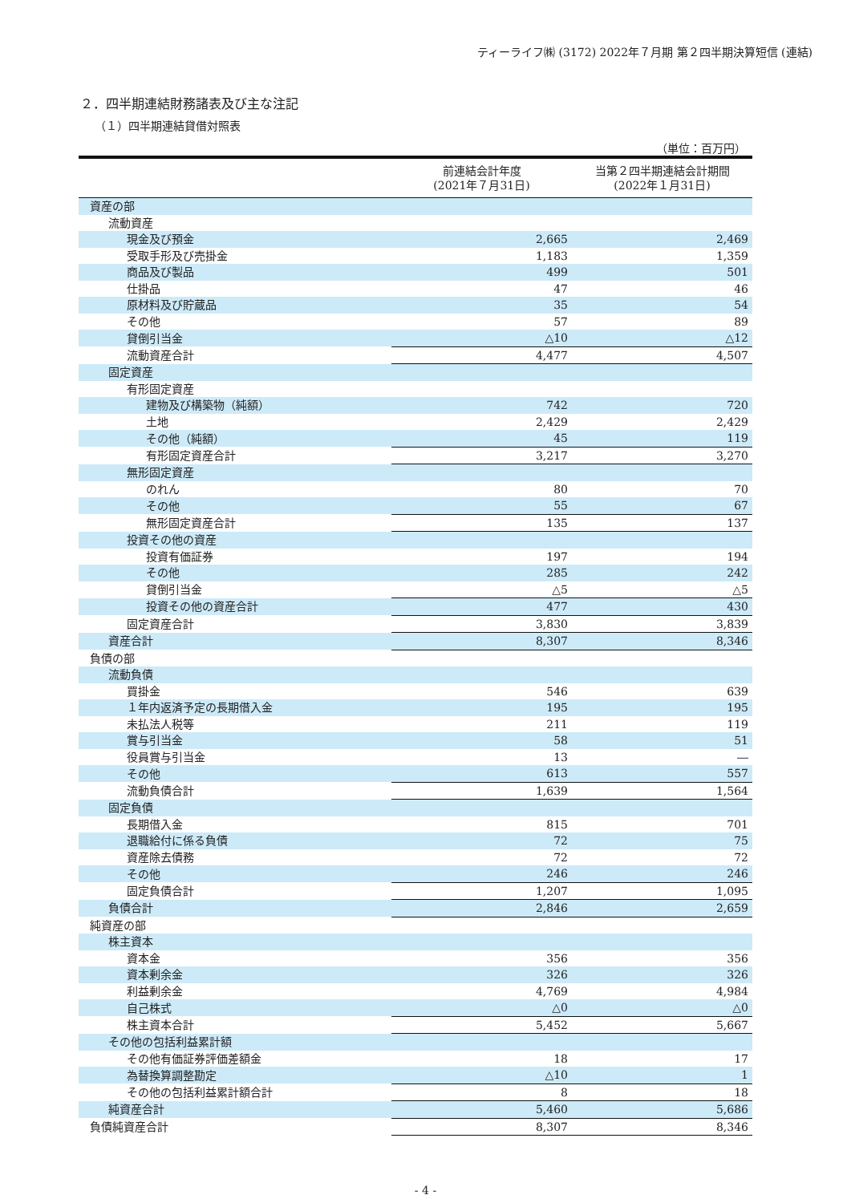ティーライフ㈱ (3172) 2022年７月期 第２四半期決算短信 (連結)
２．四半期連結財務諸表及び主な注記
（１）四半期連結貸借対照表
（単位：百万円）
| | 前連結会計年度 (2021年７月31日) | 当第２四半期連結会計期間 (2022年１月31日) |
| --- | --- | --- |
| 資産の部 | | |
| 流動資産 | | |
| 現金及び預金 | 2,665 | 2,469 |
| 受取手形及び売掛金 | 1,183 | 1,359 |
| 商品及び製品 | 499 | 501 |
| 仕掛品 | 47 | 46 |
| 原材料及び貯蔵品 | 35 | 54 |
| その他 | 57 | 89 |
| 貸倒引当金 | △10 | △12 |
| 流動資産合計 | 4,477 | 4,507 |
| 固定資産 | | |
| 有形固定資産 | | |
| 建物及び構築物（純額） | 742 | 720 |
| 土地 | 2,429 | 2,429 |
| その他（純額） | 45 | 119 |
| 有形固定資産合計 | 3,217 | 3,270 |
| 無形固定資産 | | |
| のれん | 80 | 70 |
| その他 | 55 | 67 |
| 無形固定資産合計 | 135 | 137 |
| 投資その他の資産 | | |
| 投資有価証券 | 197 | 194 |
| その他 | 285 | 242 |
| 貸倒引当金 | △5 | △5 |
| 投資その他の資産合計 | 477 | 430 |
| 固定資産合計 | 3,830 | 3,839 |
| 資産合計 | 8,307 | 8,346 |
| 負債の部 | | |
| 流動負債 | | |
| 買掛金 | 546 | 639 |
| １年内返済予定の長期借入金 | 195 | 195 |
| 未払法人税等 | 211 | 119 |
| 賞与引当金 | 58 | 51 |
| 役員賞与引当金 | 13 | ― |
| その他 | 613 | 557 |
| 流動負債合計 | 1,639 | 1,564 |
| 固定負債 | | |
| 長期借入金 | 815 | 701 |
| 退職給付に係る負債 | 72 | 75 |
| 資産除去債務 | 72 | 72 |
| その他 | 246 | 246 |
| 固定負債合計 | 1,207 | 1,095 |
| 負債合計 | 2,846 | 2,659 |
| 純資産の部 | | |
| 株主資本 | | |
| 資本金 | 356 | 356 |
| 資本剰余金 | 326 | 326 |
| 利益剰余金 | 4,769 | 4,984 |
| 自己株式 | △0 | △0 |
| 株主資本合計 | 5,452 | 5,667 |
| その他の包括利益累計額 | | |
| その他有価証券評価差額金 | 18 | 17 |
| 為替換算調整勘定 | △10 | 1 |
| その他の包括利益累計額合計 | 8 | 18 |
| 純資産合計 | 5,460 | 5,686 |
| 負債純資産合計 | 8,307 | 8,346 |
- 4 -